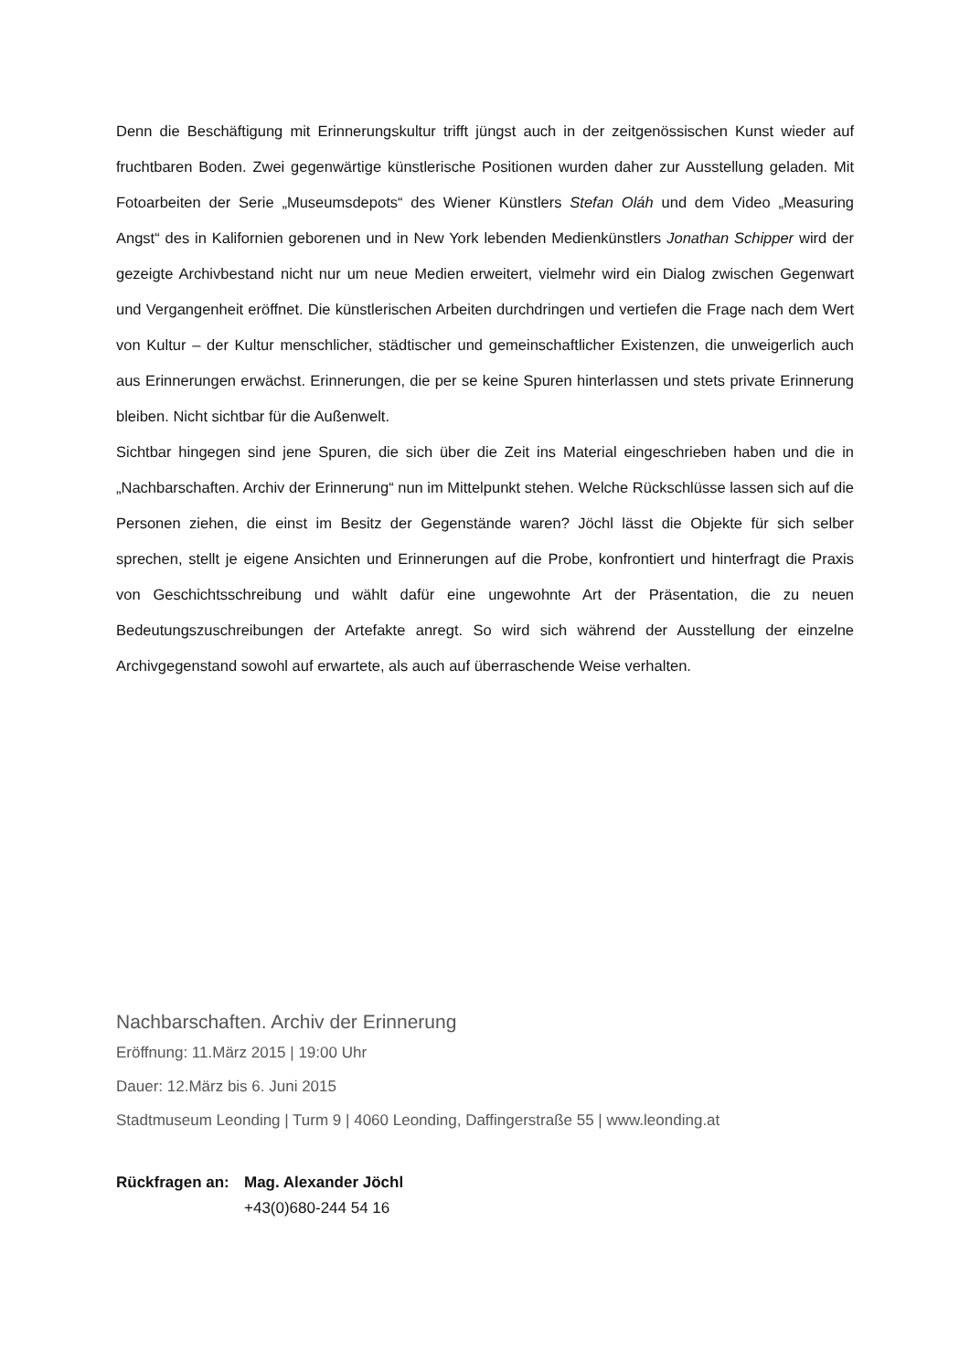Denn die Beschäftigung mit Erinnerungskultur trifft jüngst auch in der zeitgenössischen Kunst wieder auf fruchtbaren Boden. Zwei gegenwärtige künstlerische Positionen wurden daher zur Ausstellung geladen. Mit Fotoarbeiten der Serie „Museumsdepots“ des Wiener Künstlers Stefan Oláh und dem Video „Measuring Angst“ des in Kalifornien geborenen und in New York lebenden Medienkünstlers Jonathan Schipper wird der gezeigte Archivbestand nicht nur um neue Medien erweitert, vielmehr wird ein Dialog zwischen Gegenwart und Vergangenheit eröffnet. Die künstlerischen Arbeiten durchdringen und vertiefen die Frage nach dem Wert von Kultur – der Kultur menschlicher, städtischer und gemeinschaftlicher Existenzen, die unweigerlich auch aus Erinnerungen erwächst. Erinnerungen, die per se keine Spuren hinterlassen und stets private Erinnerung bleiben. Nicht sichtbar für die Außenwelt.
Sichtbar hingegen sind jene Spuren, die sich über die Zeit ins Material eingeschrieben haben und die in „Nachbarschaften. Archiv der Erinnerung“ nun im Mittelpunkt stehen. Welche Rückschlüsse lassen sich auf die Personen ziehen, die einst im Besitz der Gegenstände waren? Jöchl lässt die Objekte für sich selber sprechen, stellt je eigene Ansichten und Erinnerungen auf die Probe, konfrontiert und hinterfragt die Praxis von Geschichtsschreibung und wählt dafür eine ungewohnte Art der Präsentation, die zu neuen Bedeutungszuschreibungen der Artefakte anregt. So wird sich während der Ausstellung der einzelne Archivgegenstand sowohl auf erwartete, als auch auf überraschende Weise verhalten.
Nachbarschaften. Archiv der Erinnerung
Eröffnung: 11.März 2015 | 19:00 Uhr
Dauer: 12.März bis 6. Juni 2015
Stadtmuseum Leonding | Turm 9 | 4060 Leonding, Daffingerstraße 55 | www.leonding.at
Rückfragen an: Mag. Alexander Jöchl
+43(0)680-244 54 16